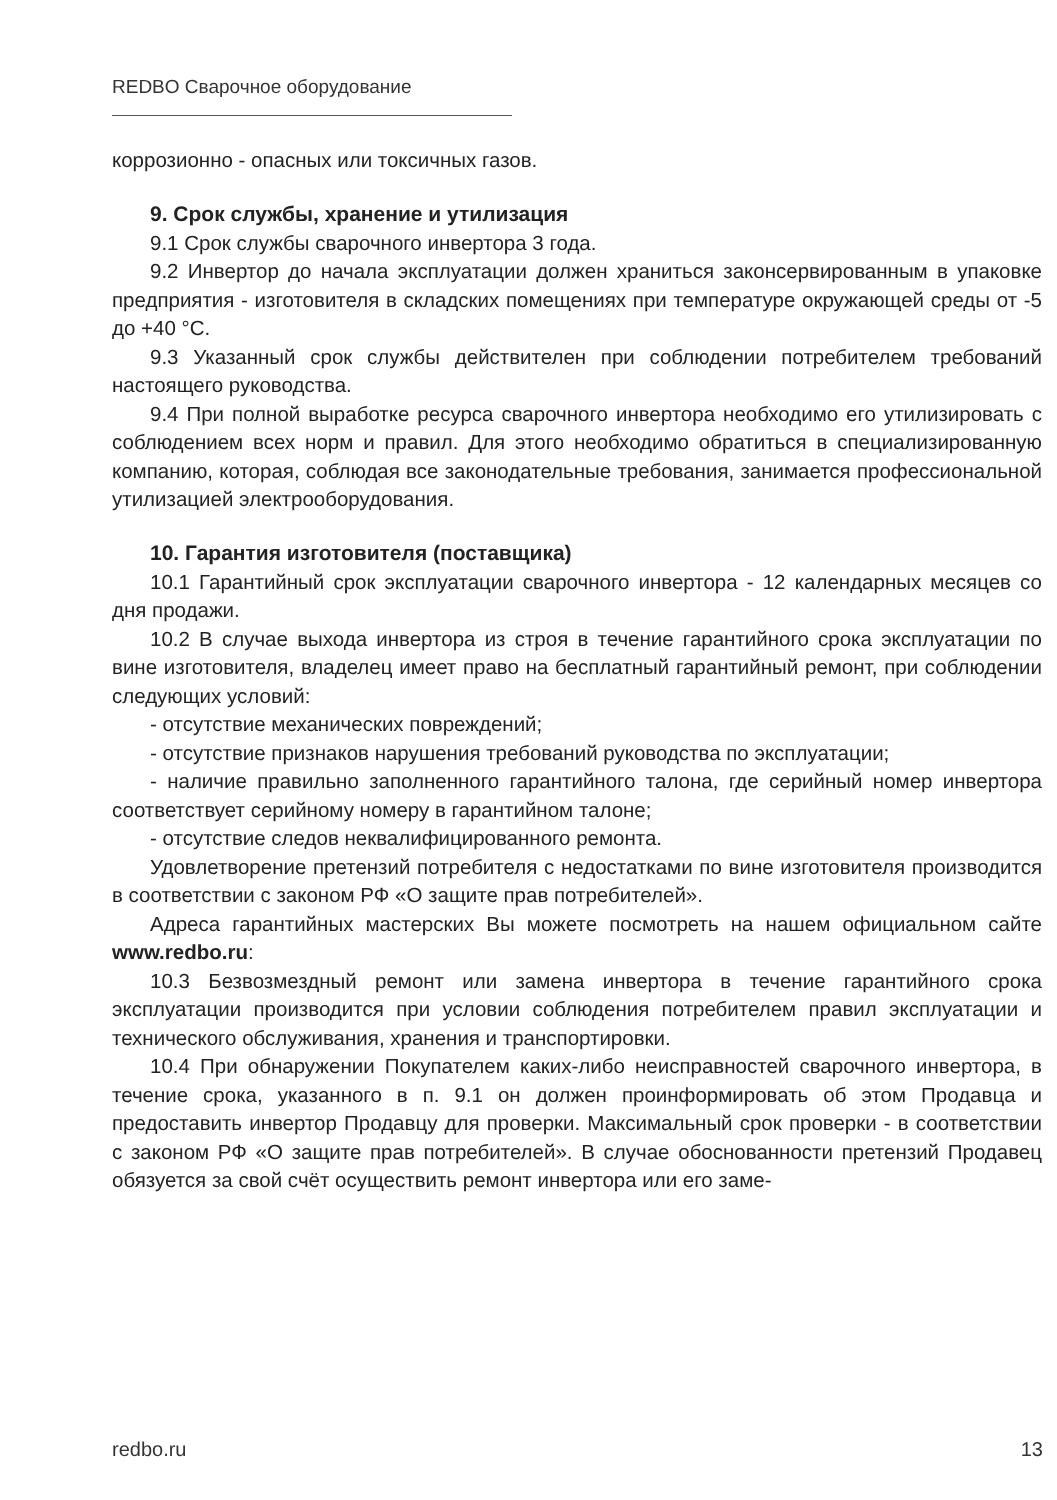REDBO Сварочное оборудование
коррозионно - опасных или токсичных газов.
9. Срок службы, хранение и утилизация
9.1 Срок службы сварочного инвертора 3 года.
9.2 Инвертор до начала эксплуатации должен храниться законсервированным в упаковке предприятия - изготовителя в складских помещениях при температуре окружающей среды от -5 до +40 °С.
9.3 Указанный срок службы действителен при соблюдении потребителем требований настоящего руководства.
9.4 При полной выработке ресурса сварочного инвертора необходимо его утилизировать с соблюдением всех норм и правил. Для этого необходимо обратиться в специализированную компанию, которая, соблюдая все законодательные требования, занимается профессиональной утилизацией электрооборудования.
10. Гарантия изготовителя (поставщика)
10.1 Гарантийный срок эксплуатации сварочного инвертора - 12 календарных месяцев со дня продажи.
10.2 В случае выхода инвертора из строя в течение гарантийного срока эксплуатации по вине изготовителя, владелец имеет право на бесплатный гарантийный ремонт, при соблюдении следующих условий:
- отсутствие механических повреждений;
- отсутствие признаков нарушения требований руководства по эксплуатации;
- наличие правильно заполненного гарантийного талона, где серийный номер инвертора соответствует серийному номеру в гарантийном талоне;
- отсутствие следов неквалифицированного ремонта.
Удовлетворение претензий потребителя с недостатками по вине изготовителя производится в соответствии с законом РФ «О защите прав потребителей».
Адреса гарантийных мастерских Вы можете посмотреть на нашем официальном сайте www.redbo.ru:
10.3 Безвозмездный ремонт или замена инвертора в течение гарантийного срока эксплуатации производится при условии соблюдения потребителем правил эксплуатации и технического обслуживания, хранения и транспортировки.
10.4 При обнаружении Покупателем каких-либо неисправностей сварочного инвертора, в течение срока, указанного в п. 9.1 он должен проинформировать об этом Продавца и предоставить инвертор Продавцу для проверки. Максимальный срок проверки - в соответствии с законом РФ «О защите прав потребителей». В случае обоснованности претензий Продавец обязуется за свой счёт осуществить ремонт инвертора или его заме-
redbo.ru 13